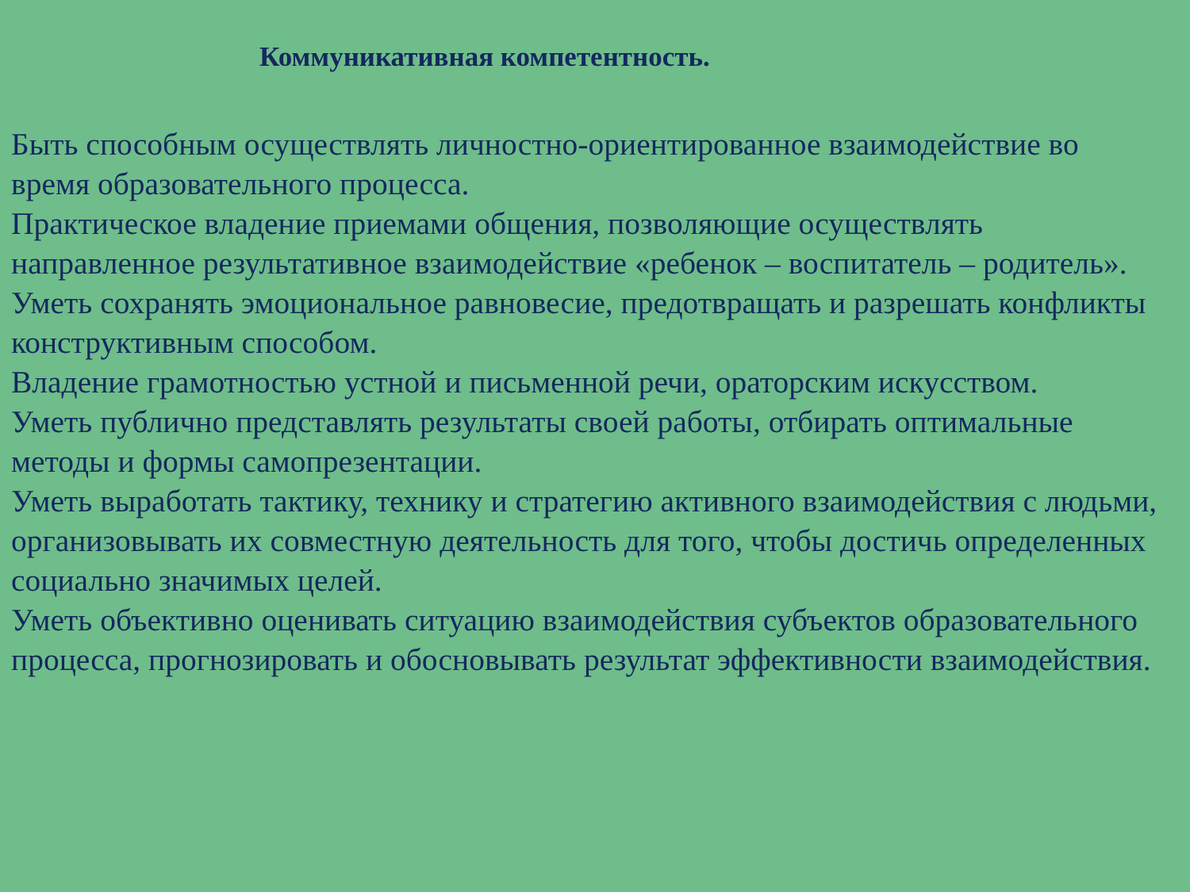Коммуникативная компетентность.
Быть способным осуществлять личностно-ориентированное взаимодействие во время образовательного процесса.
Практическое владение приемами общения, позволяющие осуществлять направленное результативное взаимодействие «ребенок – воспитатель – родитель».
Уметь сохранять эмоциональное равновесие, предотвращать и разрешать конфликты конструктивным способом.
Владение грамотностью устной и письменной речи, ораторским искусством.
Уметь публично представлять результаты своей работы, отбирать оптимальные методы и формы самопрезентации.
Уметь выработать тактику, технику и стратегию активного взаимодействия с людьми, организовывать их совместную деятельность для того, чтобы достичь определенных социально значимых целей.
Уметь объективно оценивать ситуацию взаимодействия субъектов образовательного процесса, прогнозировать и обосновывать результат эффективности взаимодействия.